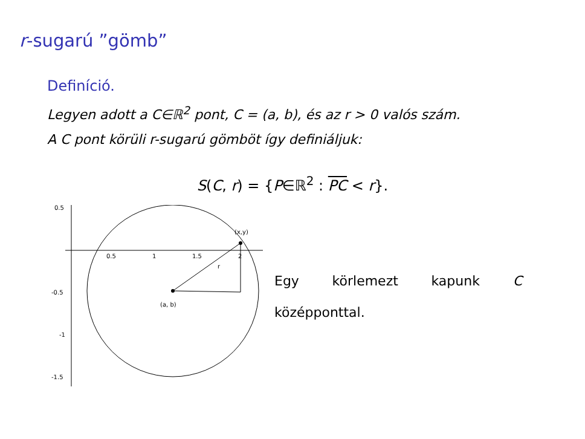r-sugarú ”gömb”
Definíció.
Legyen adott a C∈ℝ<sup>2</sup> pont, C = (a, b), és az r > 0 valós szám.
A C pont körüli r-sugarú gömböt így definiáljuk:
S(C, r) = {P∈ℝ<sup>2</sup> : PC < r}.
0.5
-0.5
-1
-1.5
0.5
1
1.5
2
(a, b)
(x,y)
r
Egy körlemezt kapunk C középponttal.